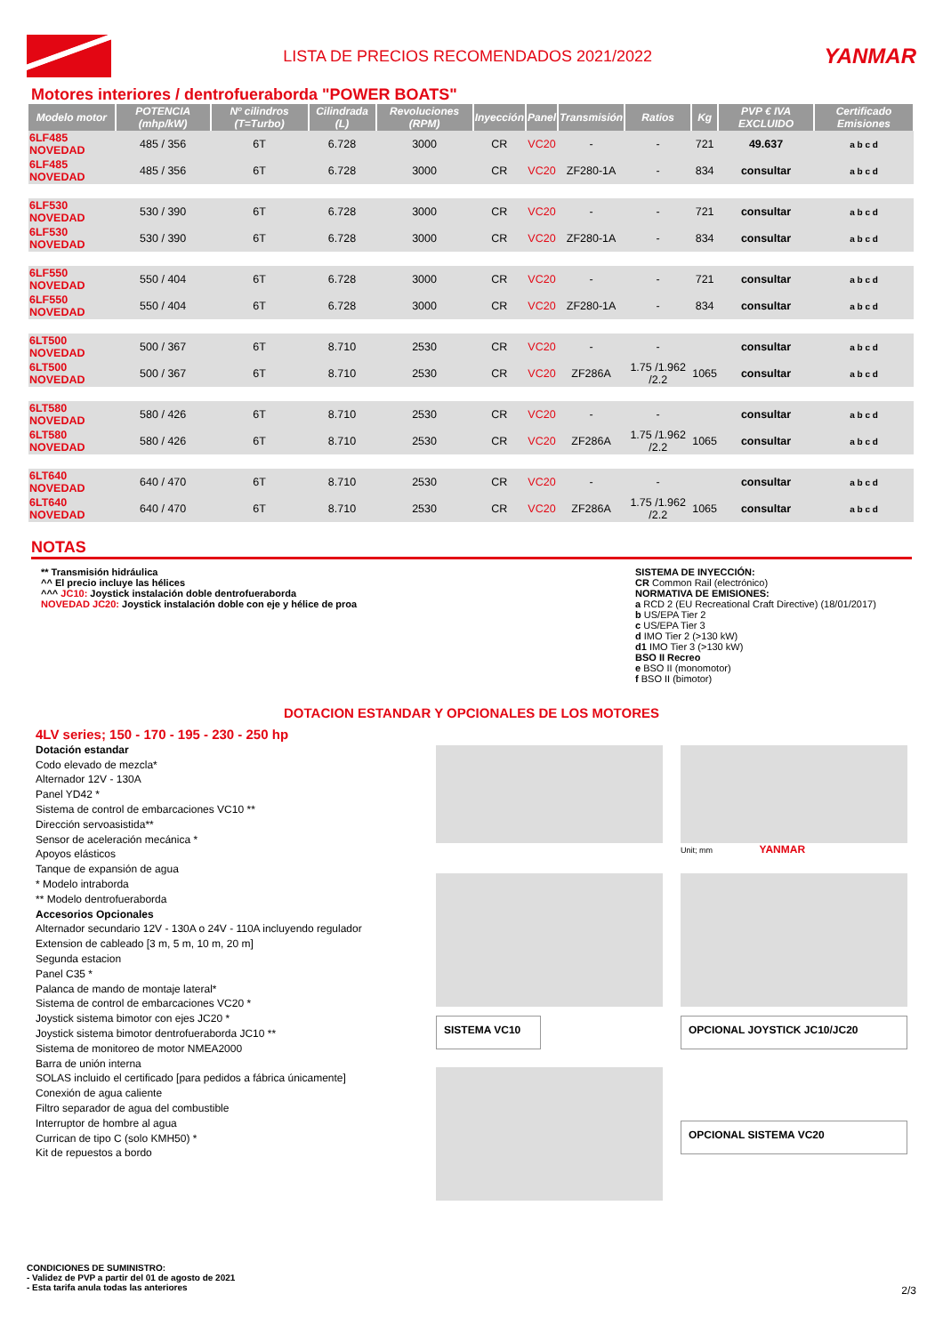LISTA DE PRECIOS RECOMENDADOS 2021/2022
YANMAR
Motores interiores / dentrofueraborda "POWER BOATS"
| Modelo motor | POTENCIA (mhp/kW) | Nº cilindros (T=Turbo) | Cilindrada (L) | Revoluciones (RPM) | Inyección | Panel | Transmisión | Ratios | Kg | PVP € IVA EXCLUIDO | Certificado Emisiones |
| --- | --- | --- | --- | --- | --- | --- | --- | --- | --- | --- | --- |
| 6LF485 NOVEDAD | 485 / 356 | 6T | 6.728 | 3000 | CR | VC20 | - | - | 721 | 49.637 | a b c d |
| 6LF485 NOVEDAD | 485 / 356 | 6T | 6.728 | 3000 | CR | VC20 | ZF280-1A | - | 834 | consultar | a b c d |
| 6LF530 NOVEDAD | 530 / 390 | 6T | 6.728 | 3000 | CR | VC20 | - | - | 721 | consultar | a b c d |
| 6LF530 NOVEDAD | 530 / 390 | 6T | 6.728 | 3000 | CR | VC20 | ZF280-1A | - | 834 | consultar | a b c d |
| 6LF550 NOVEDAD | 550 / 404 | 6T | 6.728 | 3000 | CR | VC20 | - | - | 721 | consultar | a b c d |
| 6LF550 NOVEDAD | 550 / 404 | 6T | 6.728 | 3000 | CR | VC20 | ZF280-1A | - | 834 | consultar | a b c d |
| 6LT500 NOVEDAD | 500 / 367 | 6T | 8.710 | 2530 | CR | VC20 | - | - | | consultar | a b c d |
| 6LT500 NOVEDAD | 500 / 367 | 6T | 8.710 | 2530 | CR | VC20 | ZF286A | 1.75 /1.962 /2.2 | 1065 | consultar | a b c d |
| 6LT580 NOVEDAD | 580 / 426 | 6T | 8.710 | 2530 | CR | VC20 | - | - | | consultar | a b c d |
| 6LT580 NOVEDAD | 580 / 426 | 6T | 8.710 | 2530 | CR | VC20 | ZF286A | 1.75 /1.962 /2.2 | 1065 | consultar | a b c d |
| 6LT640 NOVEDAD | 640 / 470 | 6T | 8.710 | 2530 | CR | VC20 | - | - | | consultar | a b c d |
| 6LT640 NOVEDAD | 640 / 470 | 6T | 8.710 | 2530 | CR | VC20 | ZF286A | 1.75 /1.962 /2.2 | 1065 | consultar | a b c d |
NOTAS
** Transmisión hidráulica
^^ El precio incluye las hélices
^^^ JC10: Joystick instalación doble dentrofueraborda
NOVEDAD JC20: Joystick instalación doble con eje y hélice de proa
SISTEMA DE INYECCIÓN:
CR Common Rail (electrónico)
NORMATIVA DE EMISIONES:
a RCD 2 (EU Recreational Craft Directive) (18/01/2017)
b US/EPA Tier 2
c US/EPA Tier 3
d IMO Tier 2 (>130 kW)
d1 IMO Tier 3 (>130 kW)
BSO II Recreo
e BSO II (monomotor)
f BSO II (bimotor)
DOTACION ESTANDAR Y OPCIONALES DE LOS MOTORES
4LV series; 150 - 170 - 195 - 230 - 250 hp
Dotación estandar
Codo elevado de mezcla*
Alternador 12V - 130A
Panel YD42 *
Sistema de control de embarcaciones VC10 **
Dirección servoasistida**
Sensor de aceleración mecánica *
Apoyos elásticos
Tanque de expansión de agua
* Modelo intraborda
** Modelo dentrofueraborda
Accesorios Opcionales
Alternador secundario 12V - 130A o 24V - 110A incluyendo regulador
Extension de cableado [3 m, 5 m, 10 m, 20 m]
Segunda estacion
Panel C35 *
Palanca de mando de montaje lateral*
Sistema de control de embarcaciones VC20 *
Joystick sistema bimotor con ejes JC20 *
Joystick sistema bimotor dentrofueraborda JC10 **
Sistema de monitoreo de motor NMEA2000
Barra de unión interna
SOLAS incluido el certificado [para pedidos a fábrica únicamente]
Conexión de agua caliente
Filtro separador de agua del combustible
Interruptor de hombre al agua
Currican de tipo C (solo KMH50) *
Kit de repuestos a bordo
Unit; mm YANMAR
SISTEMA VC10
OPCIONAL JOYSTICK JC10/JC20
OPCIONAL SISTEMA VC20
CONDICIONES DE SUMINISTRO:
- Validez de PVP a partir del 01 de agosto de 2021
- Esta tarifa anula todas las anteriores
2/3